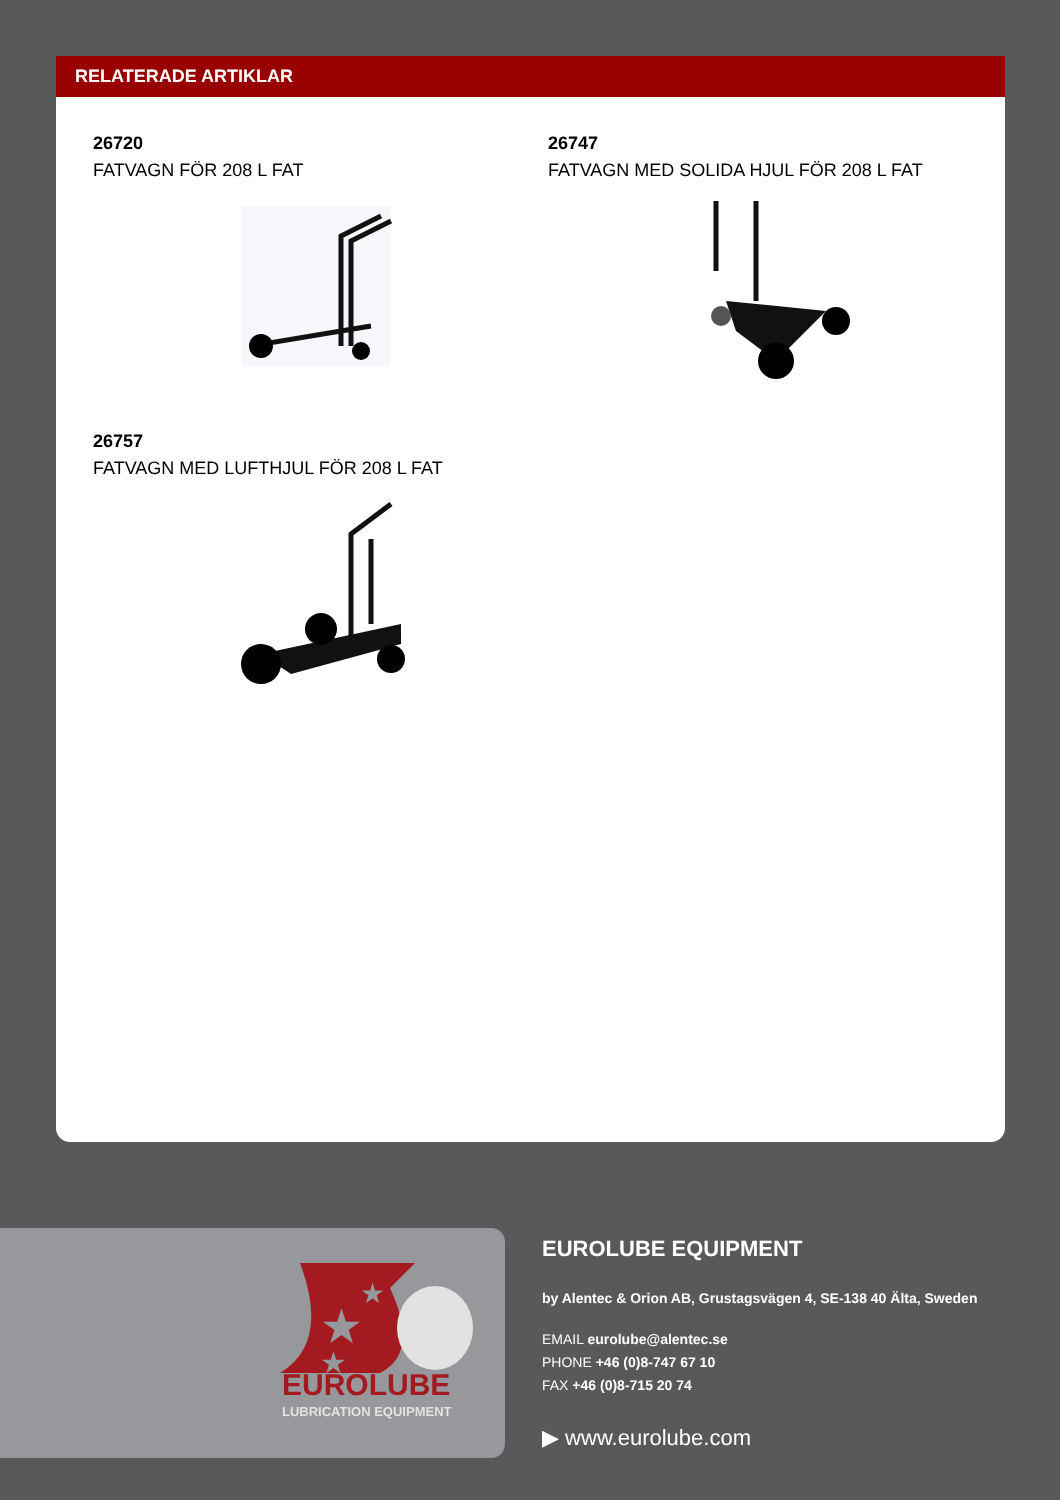RELATERADE ARTIKLAR
26720
FATVAGN FÖR 208 L FAT
26747
FATVAGN MED SOLIDA HJUL FÖR 208 L FAT
26757
FATVAGN MED LUFTHJUL FÖR 208 L FAT
★
★
★
EUROLUBE
LUBRICATION EQUIPMENT
EUROLUBE EQUIPMENT
by Alentec & Orion AB, Grustagsvägen 4, SE-138 40 Älta, Sweden
EMAIL eurolube@alentec.se
PHONE +46 (0)8-747 67 10
FAX +46 (0)8-715 20 74
▶ www.eurolube.com